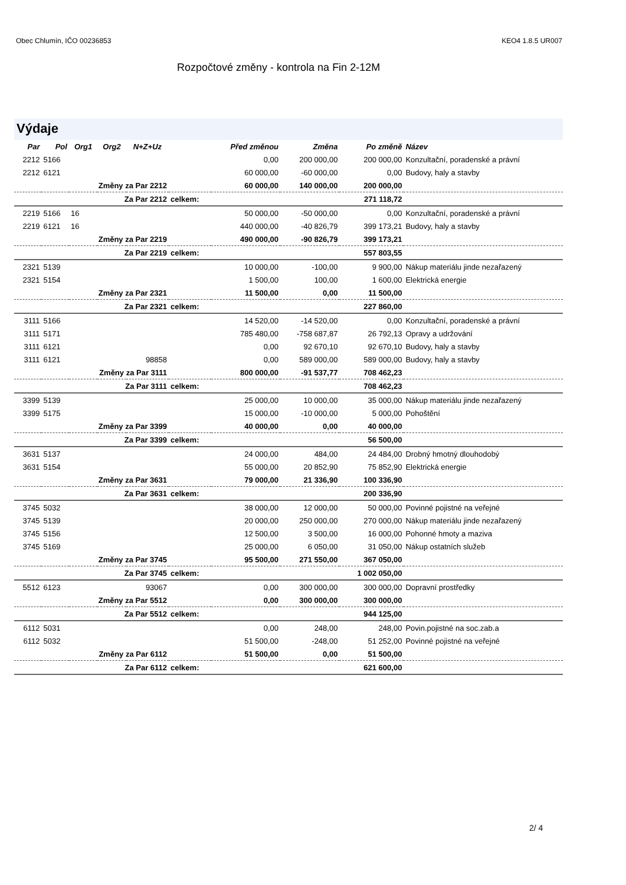Obec Chlumín, IČO 00236853 KEO4 1.8.5 UR007
Rozpočtové změny - kontrola na Fin 2-12M
Výdaje
| Par | Pol | Org1 | Org2 | N+Z+Uz | | Před změnou | Změna | Po změně | Název |
| --- | --- | --- | --- | --- | --- | --- | --- | --- | --- |
| 2212 | 5166 | | | | | 0,00 | 200 000,00 | 200 000,00 | Konzultační, poradenské a právní |
| 2212 | 6121 | | | | | 60 000,00 | -60 000,00 | 0,00 | Budovy, haly a stavby |
| Změny za Par 2212 | | | | | | 60 000,00 | 140 000,00 | 200 000,00 | |
| Za Par 2212 | | | | | celkem: | | | 271 118,72 | |
| 2219 | 5166 | 16 | | | | 50 000,00 | -50 000,00 | 0,00 | Konzultační, poradenské a právní |
| 2219 | 6121 | 16 | | | | 440 000,00 | -40 826,79 | 399 173,21 | Budovy, haly a stavby |
| Změny za Par 2219 | | | | | | 490 000,00 | -90 826,79 | 399 173,21 | |
| Za Par 2219 | | | | | celkem: | | | 557 803,55 | |
| 2321 | 5139 | | | | | 10 000,00 | -100,00 | 9 900,00 | Nákup materiálu jinde nezařazený |
| 2321 | 5154 | | | | | 1 500,00 | 100,00 | 1 600,00 | Elektrická energie |
| Změny za Par 2321 | | | | | | 11 500,00 | 0,00 | 11 500,00 | |
| Za Par 2321 | | | | | celkem: | | | 227 860,00 | |
| 3111 | 5166 | | | | | 14 520,00 | -14 520,00 | 0,00 | Konzultační, poradenské a právní |
| 3111 | 5171 | | | | | 785 480,00 | -758 687,87 | 26 792,13 | Opravy a udržování |
| 3111 | 6121 | | | | | 0,00 | 92 670,10 | 92 670,10 | Budovy, haly a stavby |
| 3111 | 6121 | | | 98858 | | 0,00 | 589 000,00 | 589 000,00 | Budovy, haly a stavby |
| Změny za Par 3111 | | | | | | 800 000,00 | -91 537,77 | 708 462,23 | |
| Za Par 3111 | | | | | celkem: | | | 708 462,23 | |
| 3399 | 5139 | | | | | 25 000,00 | 10 000,00 | 35 000,00 | Nákup materiálu jinde nezařazený |
| 3399 | 5175 | | | | | 15 000,00 | -10 000,00 | 5 000,00 | Pohoštění |
| Změny za Par 3399 | | | | | | 40 000,00 | 0,00 | 40 000,00 | |
| Za Par 3399 | | | | | celkem: | | | 56 500,00 | |
| 3631 | 5137 | | | | | 24 000,00 | 484,00 | 24 484,00 | Drobný hmotný dlouhodobý |
| 3631 | 5154 | | | | | 55 000,00 | 20 852,90 | 75 852,90 | Elektrická energie |
| Změny za Par 3631 | | | | | | 79 000,00 | 21 336,90 | 100 336,90 | |
| Za Par 3631 | | | | | celkem: | | | 200 336,90 | |
| 3745 | 5032 | | | | | 38 000,00 | 12 000,00 | 50 000,00 | Povinné pojistné na veřejné |
| 3745 | 5139 | | | | | 20 000,00 | 250 000,00 | 270 000,00 | Nákup materiálu jinde nezařazený |
| 3745 | 5156 | | | | | 12 500,00 | 3 500,00 | 16 000,00 | Pohonné hmoty a maziva |
| 3745 | 5169 | | | | | 25 000,00 | 6 050,00 | 31 050,00 | Nákup ostatních služeb |
| Změny za Par 3745 | | | | | | 95 500,00 | 271 550,00 | 367 050,00 | |
| Za Par 3745 | | | | | celkem: | | | 1 002 050,00 | |
| 5512 | 6123 | | | 93067 | | 0,00 | 300 000,00 | 300 000,00 | Dopravní prostředky |
| Změny za Par 5512 | | | | | | 0,00 | 300 000,00 | 300 000,00 | |
| Za Par 5512 | | | | | celkem: | | | 944 125,00 | |
| 6112 | 5031 | | | | | 0,00 | 248,00 | 248,00 | Povin.pojistné na soc.zab.a |
| 6112 | 5032 | | | | | 51 500,00 | -248,00 | 51 252,00 | Povinné pojistné na veřejné |
| Změny za Par 6112 | | | | | | 51 500,00 | 0,00 | 51 500,00 | |
| Za Par 6112 | | | | | celkem: | | | 621 600,00 | |
2/ 4